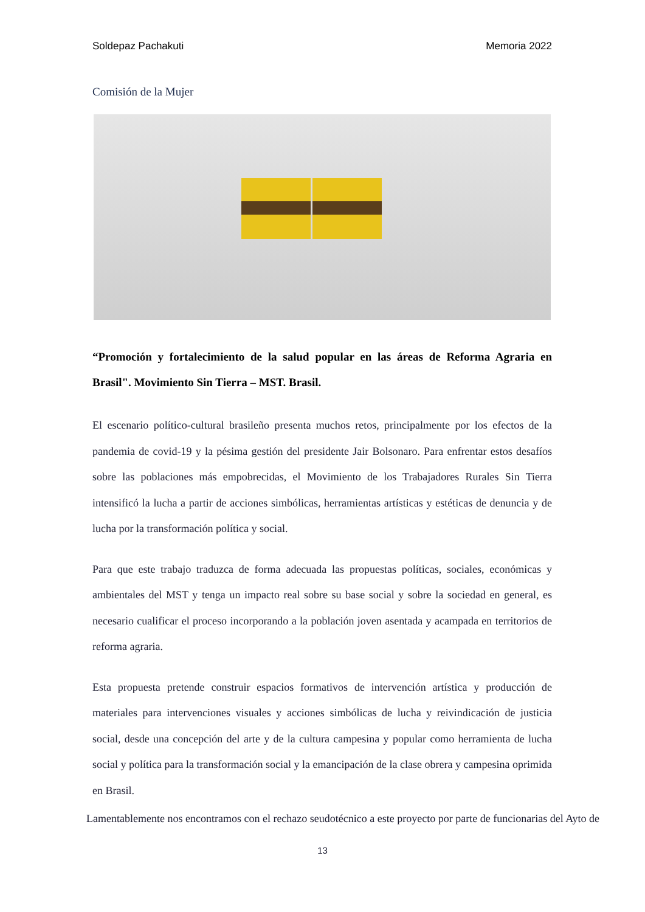Soldepaz Pachakuti Memoria 2022
Comisión de la Mujer
“Promoción y fortalecimiento de la salud popular en las áreas de Reforma Agraria en Brasil". Movimiento Sin Tierra – MST. Brasil.
El escenario político-cultural brasileño presenta muchos retos, principalmente por los efectos de la pandemia de covid-19 y la pésima gestión del presidente Jair Bolsonaro. Para enfrentar estos desafíos sobre las poblaciones más empobrecidas, el Movimiento de los Trabajadores Rurales Sin Tierra intensificó la lucha a partir de acciones simbólicas, herramientas artísticas y estéticas de denuncia y de lucha por la transformación política y social.
Para que este trabajo traduzca de forma adecuada las propuestas políticas, sociales, económicas y ambientales del MST y tenga un impacto real sobre su base social y sobre la sociedad en general, es necesario cualificar el proceso incorporando a la población joven asentada y acampada en territorios de reforma agraria.
Esta propuesta pretende construir espacios formativos de intervención artística y producción de materiales para intervenciones visuales y acciones simbólicas de lucha y reivindicación de justicia social, desde una concepción del arte y de la cultura campesina y popular como herramienta de lucha social y política para la transformación social y la emancipación de la clase obrera y campesina oprimida en Brasil.
Lamentablemente nos encontramos con el rechazo seudotécnico a este proyecto por parte de funcionarias del Ayto de
13